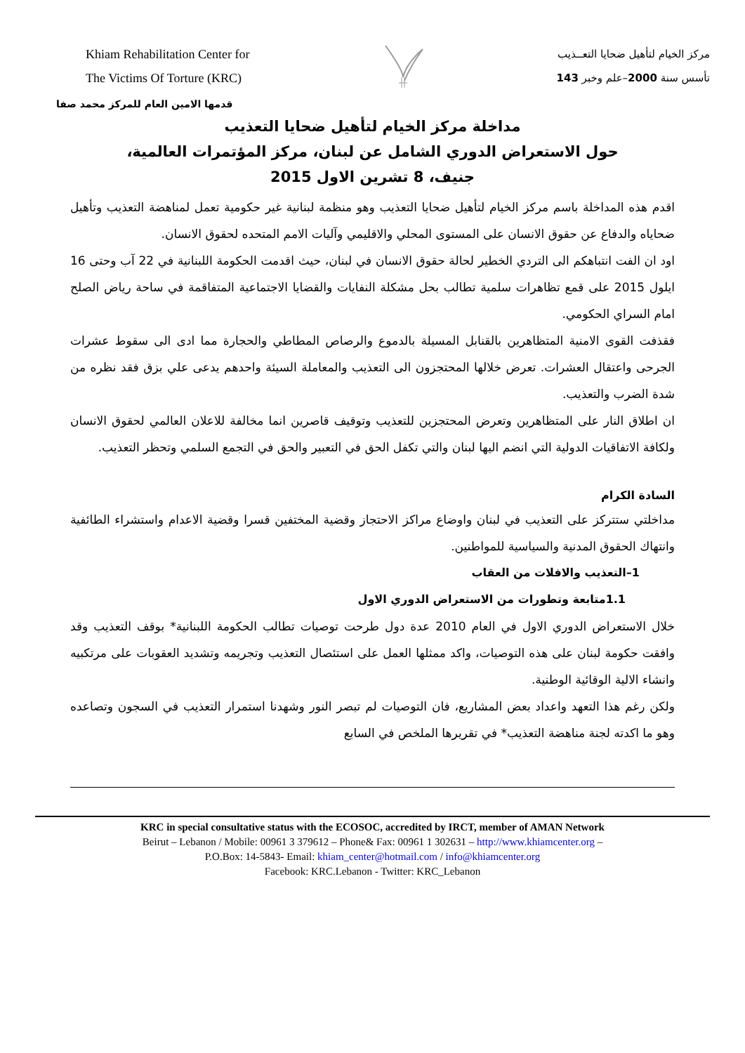Khiam Rehabilitation Center for
The Victims Of Torture (KRC)
مركز الخيام لتأهيل ضحايا التعــذيب
تأسس سنة 2000–علم وخبر 143
قدمها الامين العام للمركز محمد صفا
مداخلة مركز الخيام لتأهيل ضحايا التعذيب
حول الاستعراض الدوري الشامل عن لبنان، مركز المؤتمرات العالمية،
جنيف، 8 تشرين الاول 2015
اقدم هذه المداخلة باسم مركز الخيام لتأهيل ضحايا التعذيب وهو منظمة لبنانية غير حكومية تعمل لمناهضة التعذيب وتأهيل ضحاياه والدفاع عن حقوق الانسان على المستوى المحلي والاقليمي وآليات الامم المتحده لحقوق الانسان.
اود ان الفت انتباهكم الى التردي الخطير لحالة حقوق الانسان في لبنان، حيث اقدمت الحكومة اللبنانية في 22 آب وحتى 16 ايلول 2015 على قمع تظاهرات سلمية تطالب بحل مشكلة النفايات والقضايا الاجتماعية المتفاقمة في ساحة رياض الصلح امام السراي الحكومي.
فقذفت القوى الامنية المتظاهرين بالقنابل المسيلة بالدموع والرصاص المطاطي والحجارة مما ادى الى سقوط عشرات الجرحى واعتقال العشرات. تعرض خلالها المحتجزون الى التعذيب والمعاملة السيئة واحدهم يدعى علي بزق فقد نظره من شدة الضرب والتعذيب.
ان اطلاق النار على المتظاهرين وتعرض المحتجزين للتعذيب وتوقيف قاصرين انما مخالفة للاعلان العالمي لحقوق الانسان ولكافة الاتفاقيات الدولية التي انضم اليها لبنان والتي تكفل الحق في التعبير والحق في التجمع السلمي وتحظر التعذيب.
السادة الكرام
مداخلتي ستتركز على التعذيب في لبنان واوضاع مراكز الاحتجاز وقضية المختفين قسرا وقضية الاعدام واستشراء الطائفية وانتهاك الحقوق المدنية والسياسية للمواطنين.
1–التعذيب والافلات من العقاب
1.1متابعة وتطورات من الاستعراض الدوري الاول
خلال الاستعراض الدوري الاول في العام 2010 عدة دول طرحت توصيات تطالب الحكومة اللبنانية* بوقف التعذيب وقد وافقت حكومة لبنان على هذه التوصيات، واكد ممثلها العمل على استئصال التعذيب وتجريمه وتشديد العقوبات على مرتكبيه وانشاء الالية الوقائية الوطنية.
ولكن رغم هذا التعهد واعداد بعض المشاريع، فان التوصيات لم تبصر النور وشهدنا استمرار التعذيب في السجون وتصاعده وهو ما اكدته لجنة مناهضة التعذيب* في تقريرها الملخص في السابع
KRC in special consultative status with the ECOSOC, accredited by IRCT, member of AMAN Network
Beirut – Lebanon / Mobile: 00961 3 379612 – Phone& Fax: 00961 1 302631 – http://www.khiamcenter.org –
P.O.Box: 14-5843- Email: khiam_center@hotmail.com / info@khiamcenter.org
Facebook: KRC.Lebanon - Twitter: KRC_Lebanon